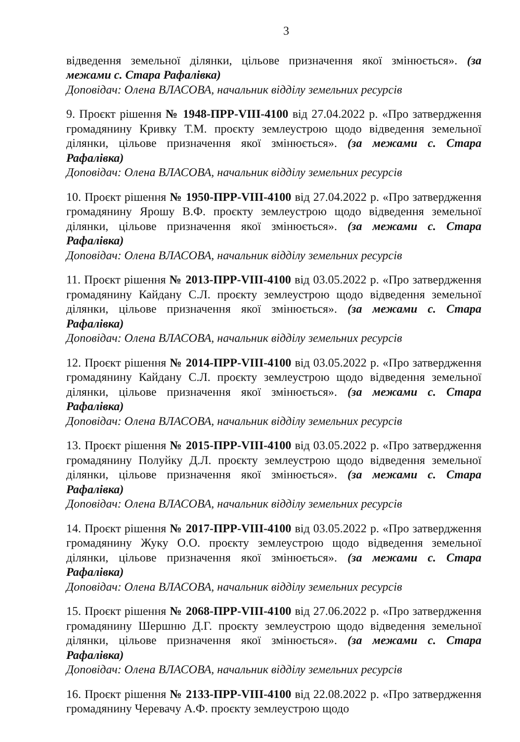3
відведення земельної ділянки, цільове призначення якої змінюється». (за межами с. Стара Рафалівка)
Доповідач: Олена ВЛАСОВА, начальник відділу земельних ресурсів
9. Проєкт рішення № 1948-ПРР-VIII-4100 від 27.04.2022 р. «Про затвердження громадянину Кривку Т.М. проєкту землеустрою щодо відведення земельної ділянки, цільове призначення якої змінюється». (за межами с. Стара Рафалівка)
Доповідач: Олена ВЛАСОВА, начальник відділу земельних ресурсів
10. Проєкт рішення № 1950-ПРР-VIII-4100 від 27.04.2022 р. «Про затвердження громадянину Ярошу В.Ф. проєкту землеустрою щодо відведення земельної ділянки, цільове призначення якої змінюється». (за межами с. Стара Рафалівка)
Доповідач: Олена ВЛАСОВА, начальник відділу земельних ресурсів
11. Проєкт рішення № 2013-ПРР-VIII-4100 від 03.05.2022 р. «Про затвердження громадянину Кайдану С.Л. проєкту землеустрою щодо відведення земельної ділянки, цільове призначення якої змінюється». (за межами с. Стара Рафалівка)
Доповідач: Олена ВЛАСОВА, начальник відділу земельних ресурсів
12. Проєкт рішення № 2014-ПРР-VIII-4100 від 03.05.2022 р. «Про затвердження громадянину Кайдану С.Л. проєкту землеустрою щодо відведення земельної ділянки, цільове призначення якої змінюється». (за межами с. Стара Рафалівка)
Доповідач: Олена ВЛАСОВА, начальник відділу земельних ресурсів
13. Проєкт рішення № 2015-ПРР-VIII-4100 від 03.05.2022 р. «Про затвердження громадянину Полуйку Д.Л. проєкту землеустрою щодо відведення земельної ділянки, цільове призначення якої змінюється». (за межами с. Стара Рафалівка)
Доповідач: Олена ВЛАСОВА, начальник відділу земельних ресурсів
14. Проєкт рішення № 2017-ПРР-VIII-4100 від 03.05.2022 р. «Про затвердження громадянину Жуку О.О. проєкту землеустрою щодо відведення земельної ділянки, цільове призначення якої змінюється». (за межами с. Стара Рафалівка)
Доповідач: Олена ВЛАСОВА, начальник відділу земельних ресурсів
15. Проєкт рішення № 2068-ПРР-VIII-4100 від 27.06.2022 р. «Про затвердження громадянину Шершню Д.Г. проєкту землеустрою щодо відведення земельної ділянки, цільове призначення якої змінюється». (за межами с. Стара Рафалівка)
Доповідач: Олена ВЛАСОВА, начальник відділу земельних ресурсів
16. Проєкт рішення № 2133-ПРР-VIII-4100 від 22.08.2022 р. «Про затвердження громадянину Черевачу А.Ф. проєкту землеустрою щодо